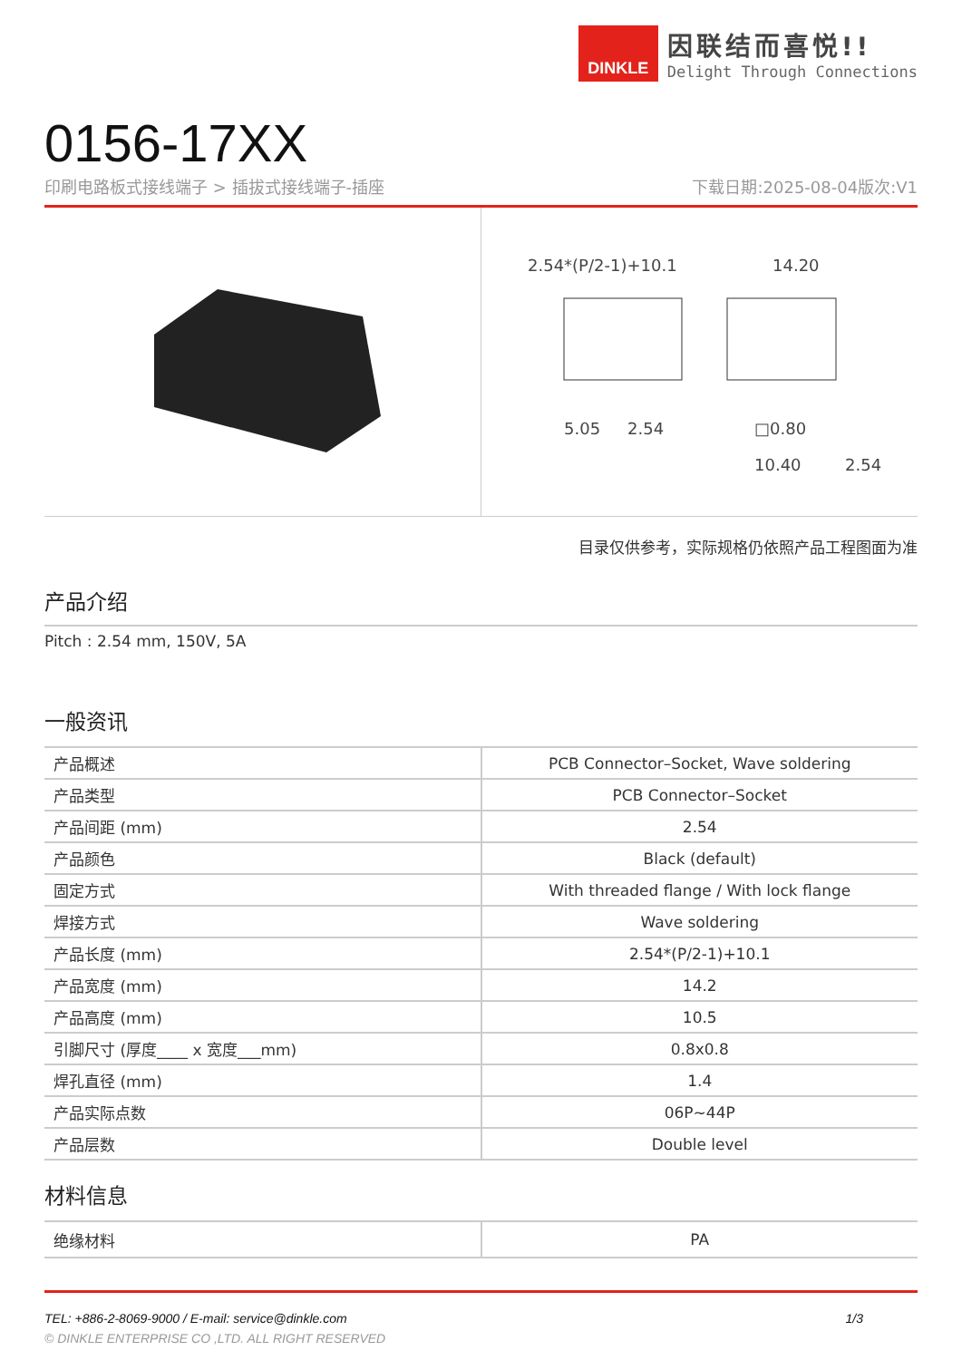DINKLE
因联结而喜悦!!
Delight Through Connections
0156-17XX
印刷电路板式接线端子 > 插拔式接线端子-插座 下载日期:2025-08-04版次:V1
2.54*(P/2-1)+10.1
14.20
5.05
2.54
□0.80
10.40
2.54
目录仅供参考，实际规格仍依照产品工程图面为准
产品介绍
Pitch : 2.54 mm, 150V, 5A
一般资讯
| 产品概述 | PCB Connector–Socket, Wave soldering |
| 产品类型 | PCB Connector–Socket |
| 产品间距 (mm) | 2.54 |
| 产品颜色 | Black (default) |
| 固定方式 | With threaded flange / With lock flange |
| 焊接方式 | Wave soldering |
| 产品长度 (mm) | 2.54*(P/2-1)+10.1 |
| 产品宽度 (mm) | 14.2 |
| 产品高度 (mm) | 10.5 |
| 引脚尺寸 (厚度____ x 宽度___mm) | 0.8x0.8 |
| 焊孔直径 (mm) | 1.4 |
| 产品实际点数 | 06P~44P |
| 产品层数 | Double level |
材料信息
| 绝缘材料 | PA |
TEL: +886-2-8069-9000 / E-mail: service@dinkle.com 1/3
© DINKLE ENTERPRISE CO ,LTD. ALL RIGHT RESERVED